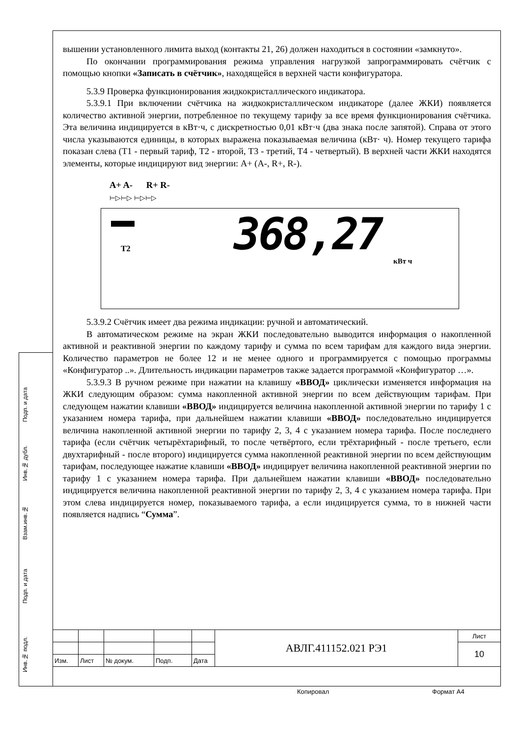Подп. и дата
Инв.№ дубл.
Взам.инв.№
Подп. и дата
Инв.№ подл.
вышении установленного лимита выход (контакты 21, 26) должен находиться в состоянии «замкнуто».
По окончании программирования режима управления нагрузкой запрограммировать счётчик с помощью кнопки «Записать в счётчик», находящейся в верхней части конфигуратора.
5.3.9 Проверка функционирования жидкокристаллического индикатора.
5.3.9.1 При включении счётчика на жидкокристаллическом индикаторе (далее ЖКИ) появляется количество активной энергии, потребленное по текущему тарифу за все время функционирования счётчика. Эта величина индицируется в кВт·ч, с дискретностью 0,01 кВт·ч (два знака после запятой). Справа от этого числа указываются единицы, в которых выражена показываемая величина (кВт· ч). Номер текущего тарифа показан слева (Т1 - первый тариф, Т2 - второй, Т3 - третий, Т4 - четвертый). В верхней части ЖКИ находятся элементы, которые индицируют вид энергии: А+ (А-, R+, R-).
A+ A- R+ R-
⊢▷⊢▷ ⊢▷⊢▷
Т2 368,27 кВт ч
5.3.9.2 Счётчик имеет два режима индикации: ручной и автоматический.
В автоматическом режиме на экран ЖКИ последовательно выводится информация о накопленной активной и реактивной энергии по каждому тарифу и сумма по всем тарифам для каждого вида энергии. Количество параметров не более 12 и не менее одного и программируется с помощью программы «Конфигуратор ..». Длительность индикации параметров также задается программой «Конфигуратор …».
5.3.9.3 В ручном режиме при нажатии на клавишу «ВВОД» циклически изменяется информация на ЖКИ следующим образом: сумма накопленной активной энергии по всем действующим тарифам. При следующем нажатии клавиши «ВВОД» индицируется величина накопленной активной энергии по тарифу 1 с указанием номера тарифа, при дальнейшем нажатии клавиши «ВВОД» последовательно индицируется величина накопленной активной энергии по тарифу 2, 3, 4 с указанием номера тарифа. После последнего тарифа (если счётчик четырёхтарифный, то после четвёртого, если трёхтарифный - после третьего, если двухтарифный - после второго) индицируется сумма накопленной реактивной энергии по всем действующим тарифам, последующее нажатие клавиши «ВВОД» индицирует величина накопленной реактивной энергии по тарифу 1 с указанием номера тарифа. При дальнейшем нажатии клавиши «ВВОД» последовательно индицируется величина накопленной реактивной энергии по тарифу 2, 3, 4 с указанием номера тарифа. При этом слева индицируется номер, показываемого тарифа, а если индицируется сумма, то в нижней части появляется надпись “Сумма”.
| | | | | | АВЛГ.411152.021 РЭ1 | Лист |
| | | | | | | 10 |
| Изм. | Лист | № докум. | Подп. | Дата | | |
Копировал Формат А4